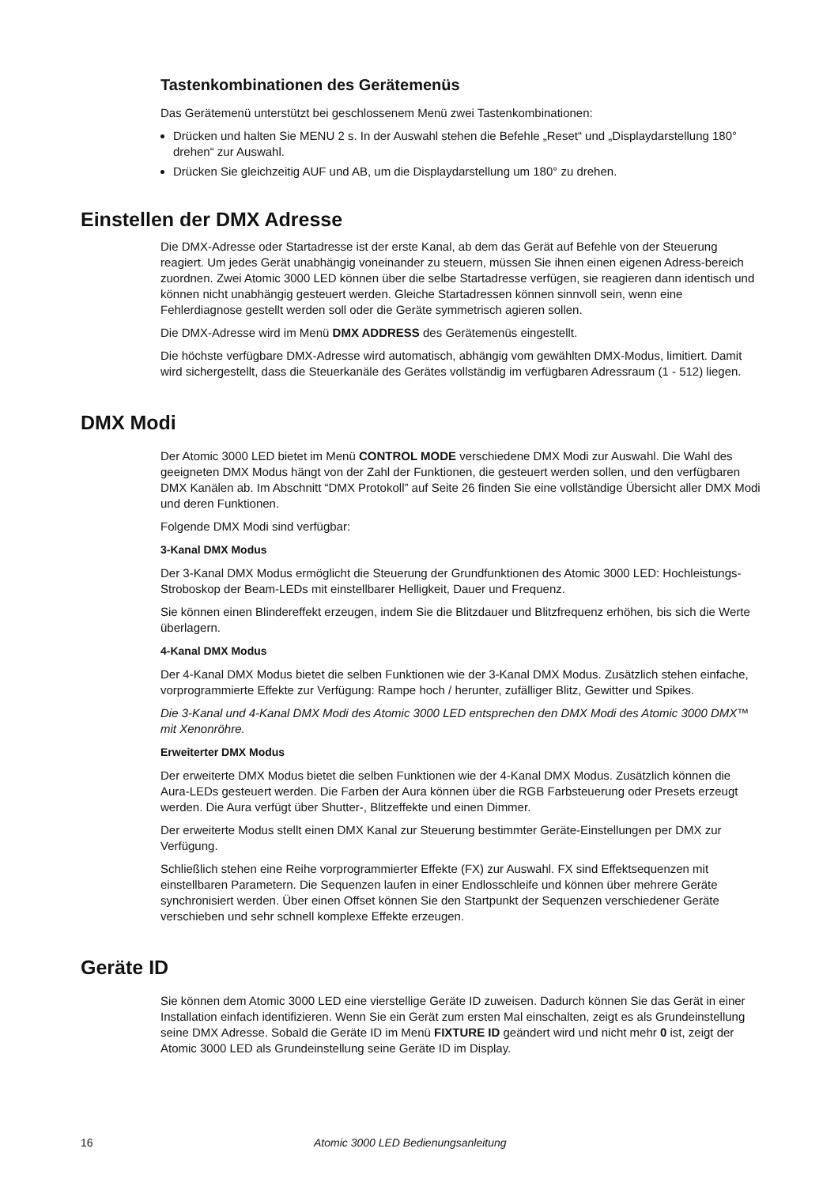Tastenkombinationen des Gerätemenüs
Das Gerätemenü unterstützt bei geschlossenem Menü zwei Tastenkombinationen:
Drücken und halten Sie MENU 2 s. In der Auswahl stehen die Befehle „Reset“ und „Displaydarstellung 180° drehen“ zur Auswahl.
Drücken Sie gleichzeitig AUF und AB, um die Displaydarstellung um 180° zu drehen.
Einstellen der DMX Adresse
Die DMX-Adresse oder Startadresse ist der erste Kanal, ab dem das Gerät auf Befehle von der Steuerung reagiert. Um jedes Gerät unabhängig voneinander zu steuern, müssen Sie ihnen einen eigenen Adress-bereich zuordnen. Zwei Atomic 3000 LED können über die selbe Startadresse verfügen, sie reagieren dann identisch und können nicht unabhängig gesteuert werden. Gleiche Startadressen können sinnvoll sein, wenn eine Fehlerdiagnose gestellt werden soll oder die Geräte symmetrisch agieren sollen.
Die DMX-Adresse wird im Menü DMX ADDRESS des Gerätemenüs eingestellt.
Die höchste verfügbare DMX-Adresse wird automatisch, abhängig vom gewählten DMX-Modus, limitiert. Damit wird sichergestellt, dass die Steuerkanäle des Gerätes vollständig im verfügbaren Adressraum (1 - 512) liegen.
DMX Modi
Der Atomic 3000 LED bietet im Menü CONTROL MODE verschiedene DMX Modi zur Auswahl. Die Wahl des geeigneten DMX Modus hängt von der Zahl der Funktionen, die gesteuert werden sollen, und den verfügbaren DMX Kanälen ab. Im Abschnitt “DMX Protokoll” auf Seite 26 finden Sie eine vollständige Übersicht aller DMX Modi und deren Funktionen.
Folgende DMX Modi sind verfügbar:
3-Kanal DMX Modus
Der 3-Kanal DMX Modus ermöglicht die Steuerung der Grundfunktionen des Atomic 3000 LED: Hochleistungs-Stroboskop der Beam-LEDs mit einstellbarer Helligkeit, Dauer und Frequenz.
Sie können einen Blindereffekt erzeugen, indem Sie die Blitzdauer und Blitzfrequenz erhöhen, bis sich die Werte überlagern.
4-Kanal DMX Modus
Der 4-Kanal DMX Modus bietet die selben Funktionen wie der 3-Kanal DMX Modus. Zusätzlich stehen einfache, vorprogrammierte Effekte zur Verfügung: Rampe hoch / herunter, zufälliger Blitz, Gewitter und Spikes.
Die 3-Kanal und 4-Kanal DMX Modi des Atomic 3000 LED entsprechen den DMX Modi des Atomic 3000 DMX™ mit Xenonröhre.
Erweiterter DMX Modus
Der erweiterte DMX Modus bietet die selben Funktionen wie der 4-Kanal DMX Modus. Zusätzlich können die Aura-LEDs gesteuert werden. Die Farben der Aura können über die RGB Farbsteuerung oder Presets erzeugt werden. Die Aura verfügt über Shutter-, Blitzeffekte und einen Dimmer.
Der erweiterte Modus stellt einen DMX Kanal zur Steuerung bestimmter Geräte-Einstellungen per DMX zur Verfügung.
Schließlich stehen eine Reihe vorprogrammierter Effekte (FX) zur Auswahl. FX sind Effektsequenzen mit einstellbaren Parametern. Die Sequenzen laufen in einer Endlosschleife und können über mehrere Geräte synchronisiert werden. Über einen Offset können Sie den Startpunkt der Sequenzen verschiedener Geräte verschieben und sehr schnell komplexe Effekte erzeugen.
Geräte ID
Sie können dem Atomic 3000 LED eine vierstellige Geräte ID zuweisen. Dadurch können Sie das Gerät in einer Installation einfach identifizieren. Wenn Sie ein Gerät zum ersten Mal einschalten, zeigt es als Grundeinstellung seine DMX Adresse. Sobald die Geräte ID im Menü FIXTURE ID geändert wird und nicht mehr 0 ist, zeigt der Atomic 3000 LED als Grundeinstellung seine Geräte ID im Display.
16 Atomic 3000 LED Bedienungsanleitung